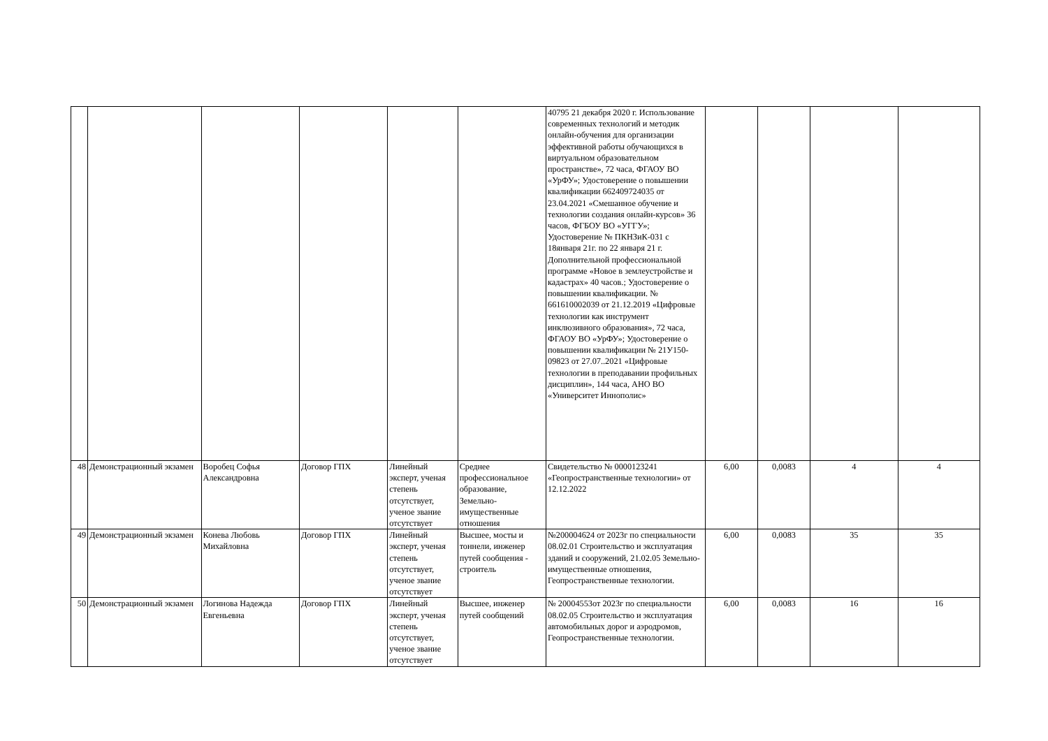| | | | | | | 40795 21 декабря 2020 г. Использование современных технологий и методик онлайн-обучения для организации эффективной работы обучающихся в виртуальном образовательном пространстве», 72 часа, ФГАОУ ВО «УрФУ»; Удостоверение о повышении квалификации 662409724035 от 23.04.2021 «Смешанное обучение и технологии создания онлайн-курсов» 36 часов, ФГБОУ ВО «УГГУ»; Удостоверение № ПКНЗиК-031 с 18января 21г. по 22 января 21 г. Дополнительной профессиональной программе «Новое в землеустройстве и кадастрах» 40 часов.; Удостоверение о повышении квалификации. № 661610002039 от 21.12.2019 «Цифровые технологии как инструмент инклюзивного образования», 72 часа, ФГАОУ ВО «УрФУ»; Удостоверение о повышении квалификации № 21У150-09823 от 27.07..2021 «Цифровые технологии в преподавании профильных дисциплин», 144 часа, АНО ВО «Университет Иннополис» | | | | |
| 48 | Демонстрационный экзамен | Воробец Софья Александровна | Договор ГПХ | Линейный эксперт, ученая степень отсутствует, ученое звание отсутствует | Среднее профессиональное образование, Земельно-имущественные отношения | Свидетельство № 0000123241 «Геопространственные технологии» от 12.12.2022 | 6,00 | 0,0083 | 4 | 4 |
| 49 | Демонстрационный экзамен | Конева Любовь Михайловна | Договор ГПХ | Линейный эксперт, ученая степень отсутствует, ученое звание отсутствует | Высшее, мосты и тоннели, инженер путей сообщения - строитель | №200004624 от 2023г по специальности 08.02.01 Строительство и эксплуатация зданий и сооружений, 21.02.05 Земельно-имущественные отношения, Геопространственные технологии. | 6,00 | 0,0083 | 35 | 35 |
| 50 | Демонстрационный экзамен | Логинова Надежда Евгеньевна | Договор ГПХ | Линейный эксперт, ученая степень отсутствует, ученое звание отсутствует | Высшее, инженер путей сообщений | № 20004553от 2023г по специальности 08.02.05 Строительство и эксплуатация автомобильных дорог и аэродромов, Геопространственные технологии. | 6,00 | 0,0083 | 16 | 16 |